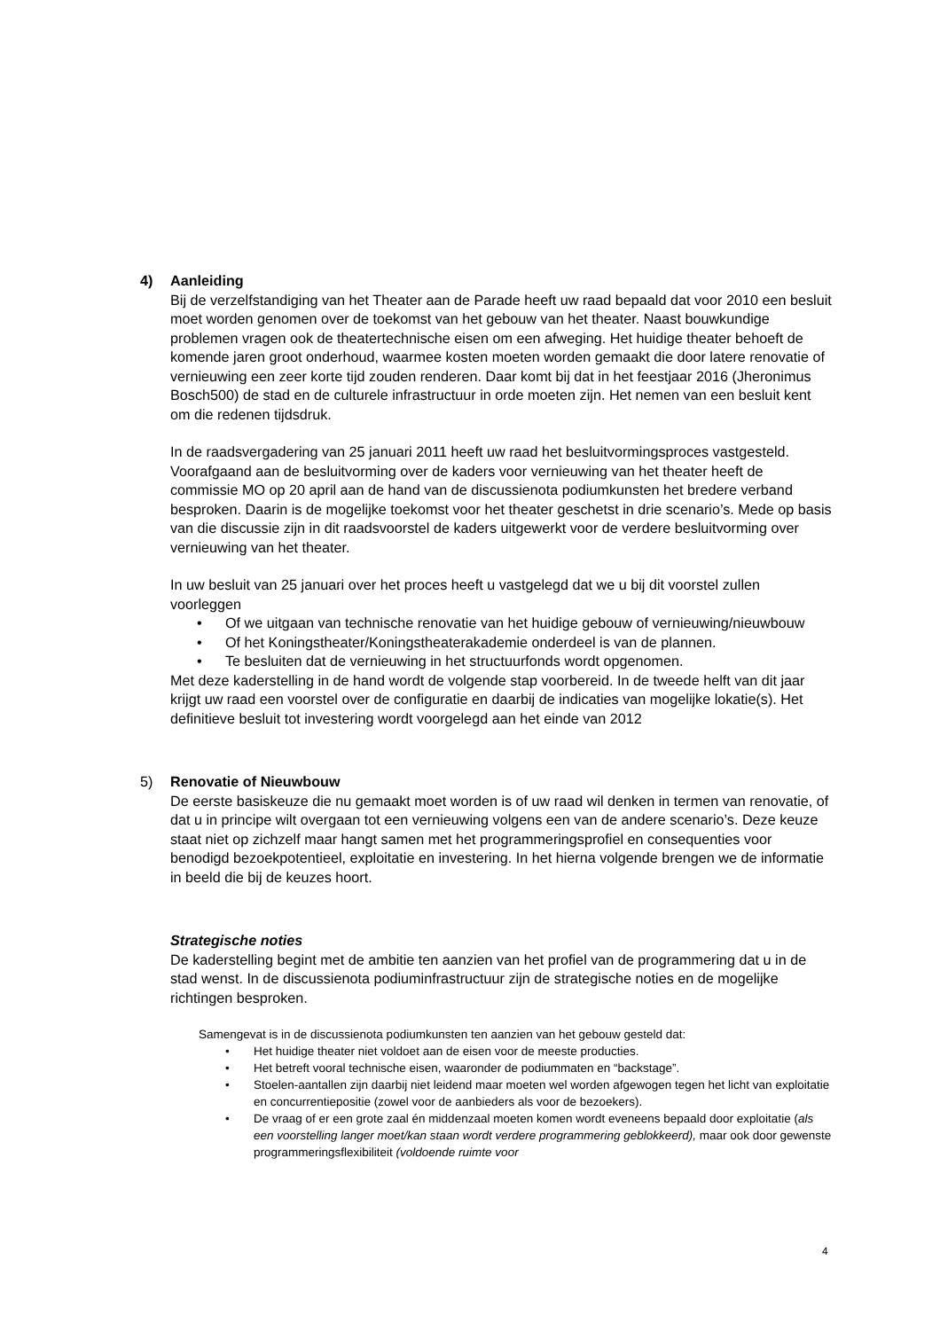4) Aanleiding
Bij de verzelfstandiging van het Theater aan de Parade heeft uw raad bepaald dat voor 2010 een besluit moet worden genomen over de toekomst van het gebouw van het theater. Naast bouwkundige problemen vragen ook de theatertechnische eisen om een afweging. Het huidige theater behoeft de komende jaren groot onderhoud, waarmee kosten moeten worden gemaakt die door latere renovatie of vernieuwing een zeer korte tijd zouden renderen. Daar komt bij dat in het feestjaar 2016 (Jheronimus Bosch500) de stad en de culturele infrastructuur in orde moeten zijn. Het nemen van een besluit kent om die redenen tijdsdruk.
In de raadsvergadering van 25 januari 2011 heeft uw raad het besluitvormingsproces vastgesteld. Voorafgaand aan de besluitvorming over de kaders voor vernieuwing van het theater heeft de commissie MO op 20 april aan de hand van de discussienota podiumkunsten het bredere verband besproken. Daarin is de mogelijke toekomst voor het theater geschetst in drie scenario’s. Mede op basis van die discussie zijn in dit raadsvoorstel de kaders uitgewerkt voor de verdere besluitvorming over vernieuwing van het theater.
In uw besluit van 25 januari over het proces heeft u vastgelegd dat we u bij dit voorstel zullen voorleggen
• Of we uitgaan van technische renovatie van het huidige gebouw of vernieuwing/nieuwbouw
• Of het Koningstheater/Koningstheaterakademie onderdeel is van de plannen.
• Te besluiten dat de vernieuwing in het structuurfonds wordt opgenomen.
Met deze kaderstelling in de hand wordt de volgende stap voorbereid. In de tweede helft van dit jaar krijgt uw raad een voorstel over de configuratie en daarbij de indicaties van mogelijke lokatie(s). Het definitieve besluit tot investering wordt voorgelegd aan het einde van 2012
5) Renovatie of Nieuwbouw
De eerste basiskeuze die nu gemaakt moet worden is of uw raad wil denken in termen van renovatie, of dat u in principe wilt overgaan tot een vernieuwing volgens een van de andere scenario’s. Deze keuze staat niet op zichzelf maar hangt samen met het programmeringsprofiel en consequenties voor benodigd bezoekpotentieel, exploitatie en investering. In het hierna volgende brengen we de informatie in beeld die bij de keuzes hoort.
Strategische noties
De kaderstelling begint met de ambitie ten aanzien van het profiel van de programmering dat u in de stad wenst. In de discussienota podiuminfrastructuur zijn de strategische noties en de mogelijke richtingen besproken.
Samengevat is in de discussienota podiumkunsten ten aanzien van het gebouw gesteld dat:
• Het huidige theater niet voldoet aan de eisen voor de meeste producties.
• Het betreft vooral technische eisen, waaronder de podiummaten en “backstage”.
• Stoelen-aantallen zijn daarbij niet leidend maar moeten wel worden afgewogen tegen het licht van exploitatie en concurrentiepositie (zowel voor de aanbieders als voor de bezoekers).
• De vraag of er een grote zaal én middenzaal moeten komen wordt eveneens bepaald door exploitatie (als een voorstelling langer moet/kan staan wordt verdere programmering geblokkeerd), maar ook door gewenste programmeringsflexibiliteit (voldoende ruimte voor
4